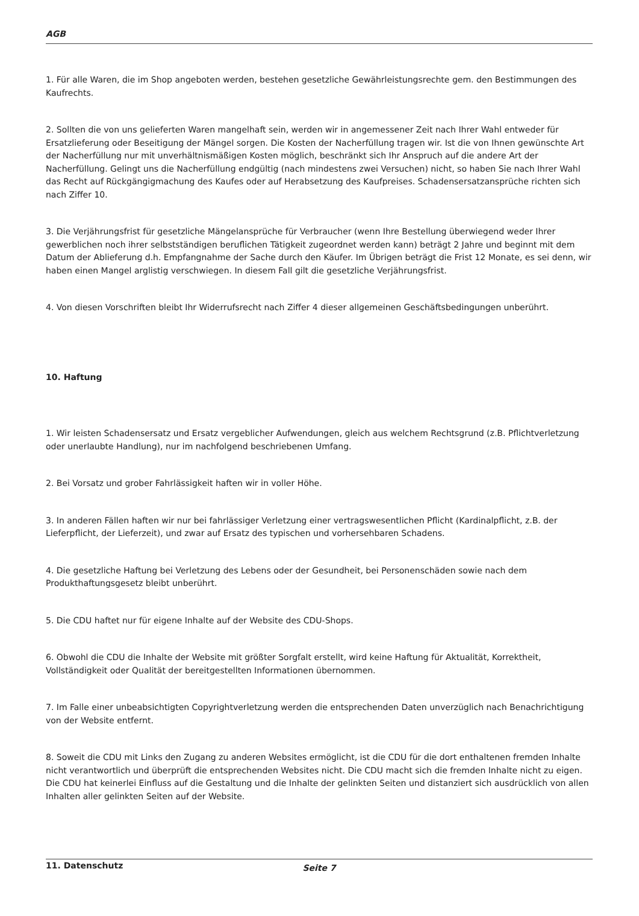AGB
1. Für alle Waren, die im Shop angeboten werden, bestehen gesetzliche Gewährleistungsrechte gem. den Bestimmungen des Kaufrechts.
2. Sollten die von uns gelieferten Waren mangelhaft sein, werden wir in angemessener Zeit nach Ihrer Wahl entweder für Ersatzlieferung oder Beseitigung der Mängel sorgen. Die Kosten der Nacherfüllung tragen wir. Ist die von Ihnen gewünschte Art der Nacherfüllung nur mit unverhältnismäßigen Kosten möglich, beschränkt sich Ihr Anspruch auf die andere Art der Nacherfüllung. Gelingt uns die Nacherfüllung endgültig (nach mindestens zwei Versuchen) nicht, so haben Sie nach Ihrer Wahl das Recht auf Rückgängigmachung des Kaufes oder auf Herabsetzung des Kaufpreises. Schadensersatzansprüche richten sich nach Ziffer 10.
3. Die Verjährungsfrist für gesetzliche Mängelansprüche für Verbraucher (wenn Ihre Bestellung überwiegend weder Ihrer gewerblichen noch ihrer selbstständigen beruflichen Tätigkeit zugeordnet werden kann) beträgt 2 Jahre und beginnt mit dem Datum der Ablieferung d.h. Empfangnahme der Sache durch den Käufer. Im Übrigen beträgt die Frist 12 Monate, es sei denn, wir haben einen Mangel arglistig verschwiegen. In diesem Fall gilt die gesetzliche Verjährungsfrist.
4. Von diesen Vorschriften bleibt Ihr Widerrufsrecht nach Ziffer 4 dieser allgemeinen Geschäftsbedingungen unberührt.
10. Haftung
1. Wir leisten Schadensersatz und Ersatz vergeblicher Aufwendungen, gleich aus welchem Rechtsgrund (z.B. Pflichtverletzung oder unerlaubte Handlung), nur im nachfolgend beschriebenen Umfang.
2. Bei Vorsatz und grober Fahrlässigkeit haften wir in voller Höhe.
3. In anderen Fällen haften wir nur bei fahrlässiger Verletzung einer vertragswesentlichen Pflicht (Kardinalpflicht, z.B. der Lieferpflicht, der Lieferzeit), und zwar auf Ersatz des typischen und vorhersehbaren Schadens.
4. Die gesetzliche Haftung bei Verletzung des Lebens oder der Gesundheit, bei Personenschäden sowie nach dem Produkthaftungsgesetz bleibt unberührt.
5. Die CDU haftet nur für eigene Inhalte auf der Website des CDU-Shops.
6. Obwohl die CDU die Inhalte der Website mit größter Sorgfalt erstellt, wird keine Haftung für Aktualität, Korrektheit, Vollständigkeit oder Qualität der bereitgestellten Informationen übernommen.
7. Im Falle einer unbeabsichtigten Copyrightverletzung werden die entsprechenden Daten unverzüglich nach Benachrichtigung von der Website entfernt.
8. Soweit die CDU mit Links den Zugang zu anderen Websites ermöglicht, ist die CDU für die dort enthaltenen fremden Inhalte nicht verantwortlich und überprüft die entsprechenden Websites nicht. Die CDU macht sich die fremden Inhalte nicht zu eigen. Die CDU hat keinerlei Einfluss auf die Gestaltung und die Inhalte der gelinkten Seiten und distanziert sich ausdrücklich von allen Inhalten aller gelinkten Seiten auf der Website.
11. Datenschutz
Seite 7